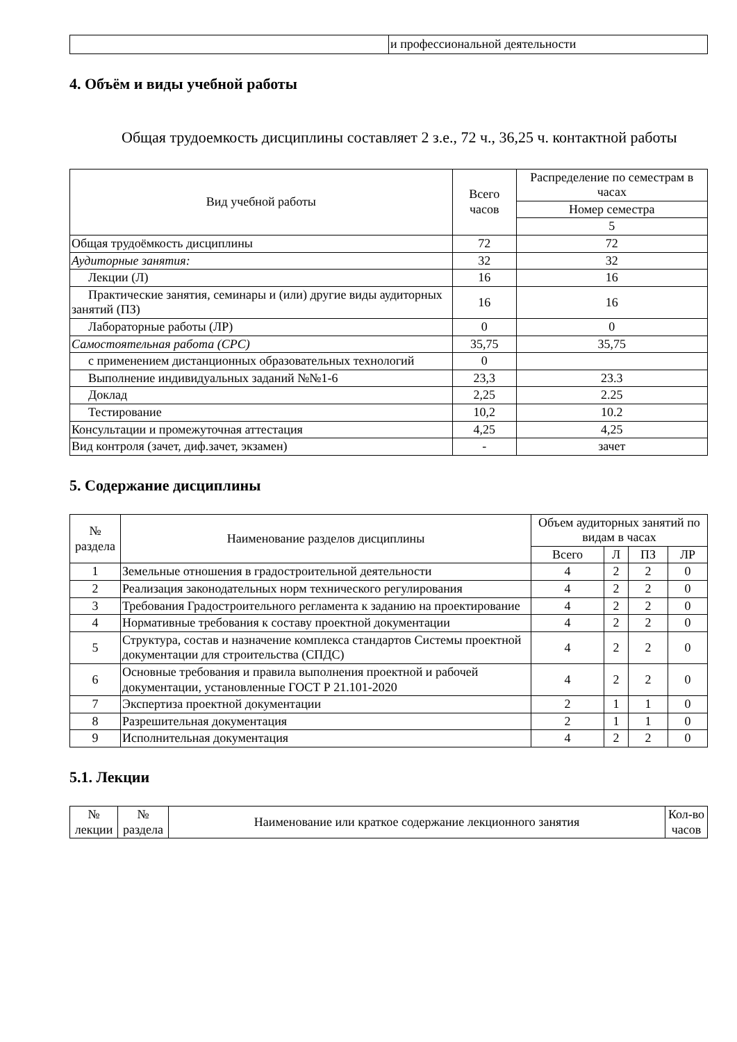| | и профессиональной деятельности |
4. Объём и виды учебной работы
Общая трудоемкость дисциплины составляет 2 з.е., 72 ч., 36,25 ч. контактной работы
| Вид учебной работы | Всего часов | Распределение по семестрам в часах |
| --- | --- | --- |
| | | Номер семестра |
| | | 5 |
| Общая трудоёмкость дисциплины | 72 | 72 |
| Аудиторные занятия: | 32 | 32 |
| Лекции (Л) | 16 | 16 |
| Практические занятия, семинары и (или) другие виды аудиторных занятий (ПЗ) | 16 | 16 |
| Лабораторные работы (ЛР) | 0 | 0 |
| Самостоятельная работа (СРС) | 35,75 | 35,75 |
| с применением дистанционных образовательных технологий | 0 | |
| Выполнение индивидуальных заданий №№1-6 | 23,3 | 23.3 |
| Доклад | 2,25 | 2.25 |
| Тестирование | 10,2 | 10.2 |
| Консультации и промежуточная аттестация | 4,25 | 4,25 |
| Вид контроля (зачет, диф.зачет, экзамен) | - | зачет |
5. Содержание дисциплины
| № раздела | Наименование разделов дисциплины | Объем аудиторных занятий по видам в часах | | | |
| --- | --- | --- | --- | --- | --- |
| | | Всего | Л | ПЗ | ЛР |
| 1 | Земельные отношения в градостроительной деятельности | 4 | 2 | 2 | 0 |
| 2 | Реализация законодательных норм технического регулирования | 4 | 2 | 2 | 0 |
| 3 | Требования Градостроительного регламента к заданию на проектирование | 4 | 2 | 2 | 0 |
| 4 | Нормативные требования к составу проектной документации | 4 | 2 | 2 | 0 |
| 5 | Структура, состав и назначение комплекса стандартов Системы проектной документации для строительства (СПДС) | 4 | 2 | 2 | 0 |
| 6 | Основные требования и правила выполнения проектной и рабочей документации, установленные ГОСТ Р 21.101-2020 | 4 | 2 | 2 | 0 |
| 7 | Экспертиза проектной документации | 2 | 1 | 1 | 0 |
| 8 | Разрешительная документация | 2 | 1 | 1 | 0 |
| 9 | Исполнительная документация | 4 | 2 | 2 | 0 |
5.1. Лекции
| № лекции | № раздела | Наименование или краткое содержание лекционного занятия | Кол-во часов |
| --- | --- | --- | --- |